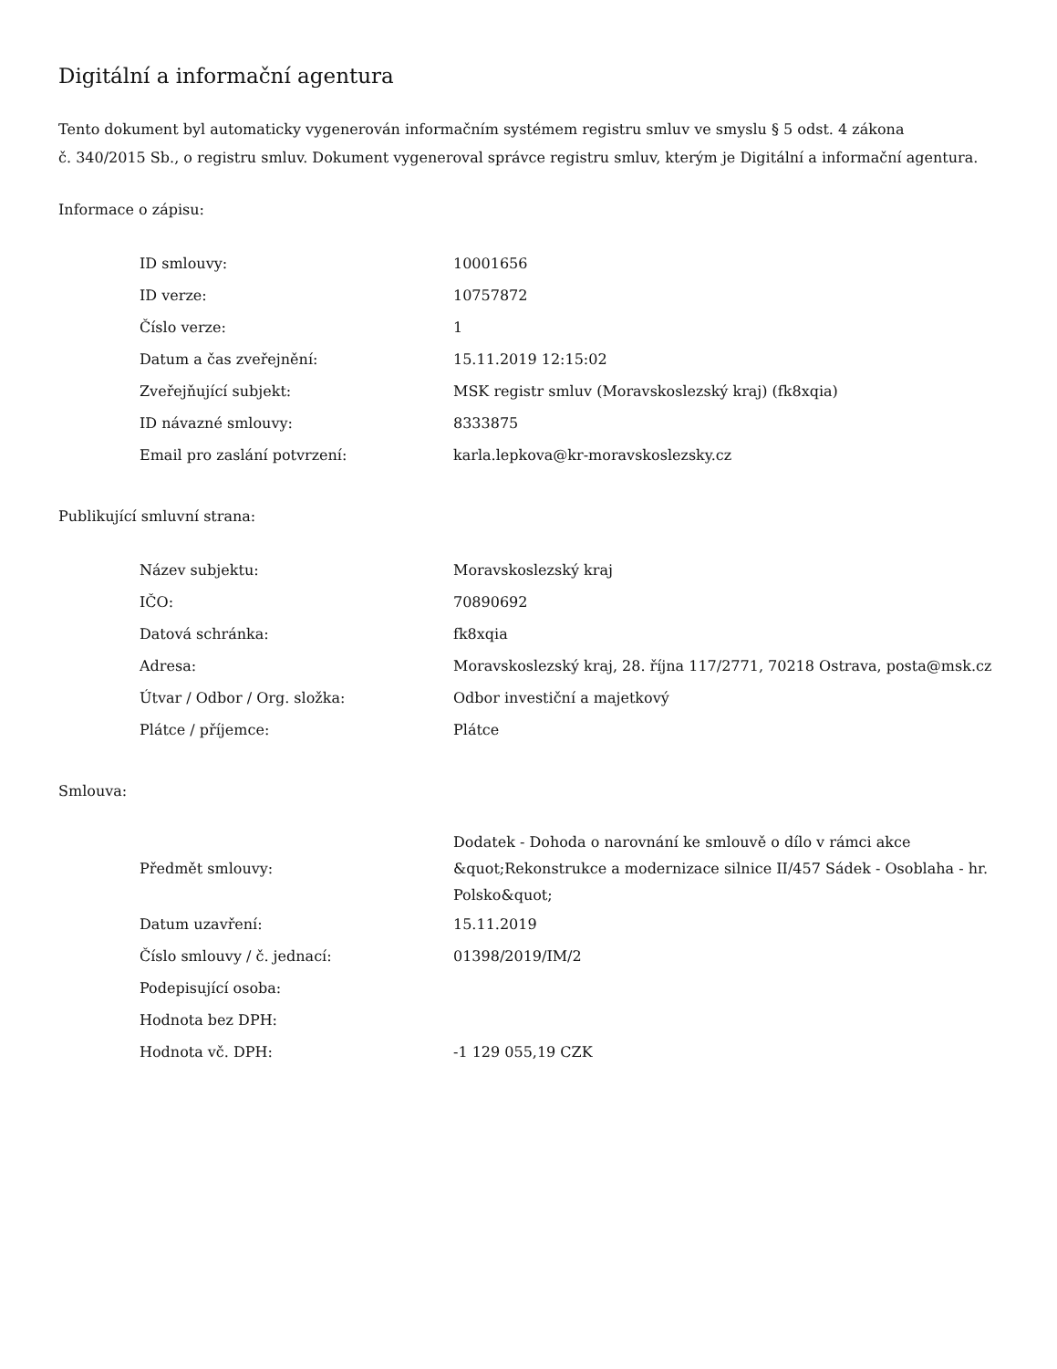Digitální a informační agentura
Tento dokument byl automaticky vygenerován informačním systémem registru smluv ve smyslu § 5 odst. 4 zákona
č. 340/2015 Sb., o registru smluv. Dokument vygeneroval správce registru smluv, kterým je Digitální a informační agentura.
Informace o zápisu:
| ID smlouvy: | 10001656 |
| ID verze: | 10757872 |
| Číslo verze: | 1 |
| Datum a čas zveřejnění: | 15.11.2019 12:15:02 |
| Zveřejňující subjekt: | MSK registr smluv (Moravskoslezský kraj) (fk8xqia) |
| ID návazné smlouvy: | 8333875 |
| Email pro zaslání potvrzení: | karla.lepkova@kr-moravskoslezsky.cz |
Publikující smluvní strana:
| Název subjektu: | Moravskoslezský kraj |
| IČO: | 70890692 |
| Datová schránka: | fk8xqia |
| Adresa: | Moravskoslezský kraj, 28. října 117/2771, 70218 Ostrava, posta@msk.cz |
| Útvar / Odbor / Org. složka: | Odbor investiční a majetkový |
| Plátce / příjemce: | Plátce |
Smlouva:
| Předmět smlouvy: | Dodatek - Dohoda o narovnání ke smlouvě o dílo v rámci akce &quot;Rekonstrukce a modernizace silnice II/457 Sádek - Osoblaha - hr. Polsko&quot; |
| Datum uzavření: | 15.11.2019 |
| Číslo smlouvy / č. jednací: | 01398/2019/IM/2 |
| Podepisující osoba: | |
| Hodnota bez DPH: | |
| Hodnota vč. DPH: | -1 129 055,19 CZK |